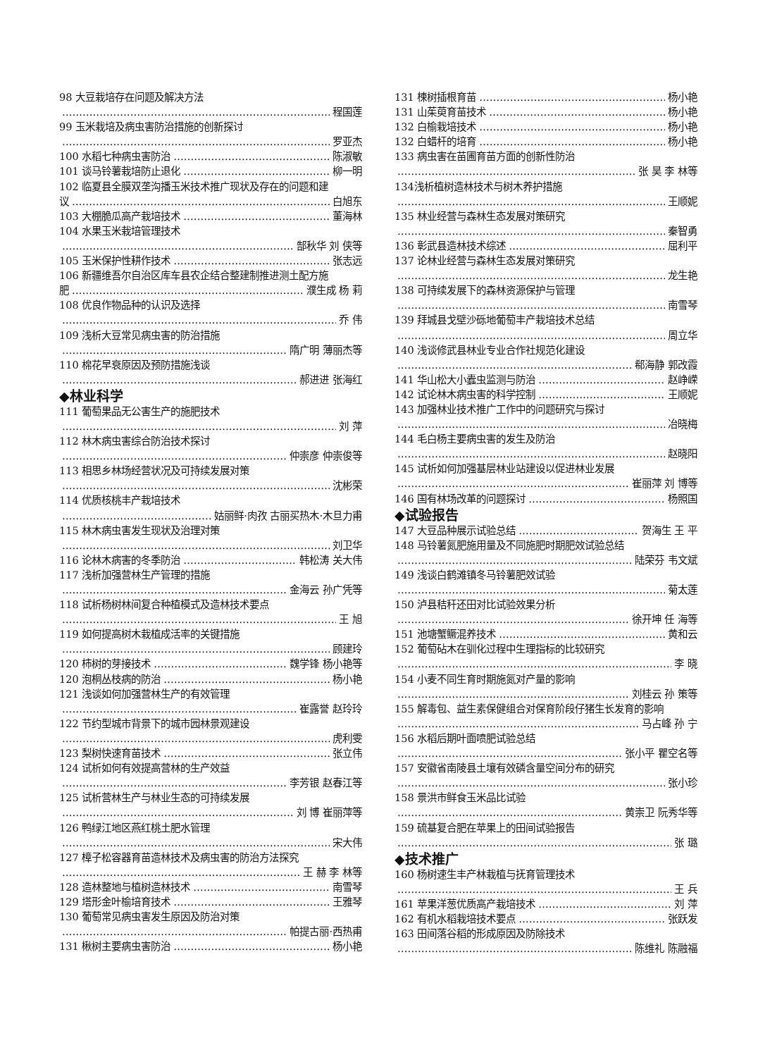98 大豆栽培存在问题及解决方法
程国莲
99 玉米栽培及病虫害防治措施的创新探讨
罗亚杰
100 水稻七种病虫害防治 陈淑敏
101 谈马铃薯栽培防止退化 柳一明
102 临夏县全膜双垄沟播玉米技术推广现状及存在的问题和建
议 白旭东
103 大棚脆瓜高产栽培技术 董海林
104 水果玉米栽培管理技术
郜秋华 刘 侠等
105 玉米保护性耕作技术 张志远
106 新疆维吾尔自治区库车县农企结合整建制推进测土配方施
肥 濮生成 杨 莉
108 优良作物品种的认识及选择
乔 伟
109 浅析大豆常见病虫害的防治措施
隋广明 薄丽杰等
110 棉花早衰原因及预防措施浅谈
郝进进 张海红
◆林业科学
111 葡萄果品无公害生产的施肥技术
刘 萍
112 林木病虫害综合防治技术探讨
仲崇彦 仲崇俊等
113 相思乡林场经营状况及可持续发展对策
沈彬荣
114 优质核桃丰产栽培技术
姑丽鲜·肉孜 古丽买热木·木旦力甫
115 林木病虫害发生现状及治理对策
刘卫华
116 论林木病害的冬季防治 韩松涛 关大伟
117 浅析加强营林生产管理的措施
金海云 孙广凭等
118 试析杨树林间复合种植模式及造林技术要点
王 旭
119 如何提高树木栽植成活率的关键措施
顾建玲
120 柿树的芽接技术 魏学锋 杨小艳等
120 泡桐丛枝病的防治 杨小艳
121 浅谈如何加强营林生产的有效管理
崔露誉 赵玲玲
122 节约型城市背景下的城市园林景观建设
虎利雯
123 梨树快速育苗技术 张立伟
124 试析如何有效提高营林的生产效益
李芳银 赵春江等
125 试析营林生产与林业生态的可持续发展
刘 博 崔丽萍等
126 鸭绿江地区燕红桃土肥水管理
宋大伟
127 樟子松容器育苗造林技术及病虫害的防治方法探究
王 赫 李 林等
128 造林整地与植树造林技术 南雪琴
129 塔形金叶榆培育技术 王雅琴
130 葡萄常见病虫害发生原因及防治对策
帕提古丽·西热甫
131 楸树主要病虫害防治 杨小艳
131 楝树插根育苗 杨小艳
131 山茱萸育苗技术 杨小艳
132 白榆栽培技术 杨小艳
132 白蜡杆的培育 杨小艳
133 病虫害在苗圃育苗方面的创新性防治
张 昊 李 林等
134浅析植树造林技术与树木养护措施
王顺妮
135 林业经营与森林生态发展对策研究
秦智勇
136 彰武县造林技术综述 屈利平
137 论林业经营与森林生态发展对策研究
龙生艳
138 可持续发展下的森林资源保护与管理
南雪琴
139 拜城县戈壁沙砾地葡萄丰产栽培技术总结
周立华
140 浅谈修武县林业专业合作社规范化建设
郗海静 郭改霞
141 华山松大小蠹虫监测与防治 赵峥嵘
142 试论林木病虫害的科学控制 王顺妮
143 加强林业技术推广工作中的问题研究与探讨
冶晓梅
144 毛白杨主要病虫害的发生及防治
赵晓阳
145 试析如何加强基层林业站建设以促进林业发展
崔丽萍 刘 博等
146 国有林场改革的问题探讨 杨照国
◆试验报告
147 大豆品种展示试验总结 贺海生 王 平
148 马铃薯氮肥施用量及不同施肥时期肥效试验总结
陆荣芬 韦文斌
149 浅谈白鹤滩镇冬马铃薯肥效试验
菊太莲
150 泸县秸秆还田对比试验效果分析
徐开坤 任 海等
151 池塘蟹鳜混养技术 黄和云
152 葡萄砧木在驯化过程中生理指标的比较研究
李 晓
154 小麦不同生育时期施氮对产量的影响
刘桂云 孙 策等
155 解毒包、益生素保健组合对保育阶段仔猪生长发育的影响
马占峰 孙 宁
156 水稻后期叶面喷肥试验总结
张小平 瞿空名等
157 安徽省南陵县土壤有效磷含量空间分布的研究
张小珍
158 景洪市鲜食玉米品比试验
黄崇卫 阮秀华等
159 硫基复合肥在苹果上的田间试验报告
张 璐
◆技术推广
160 杨树速生丰产林栽植与抚育管理技术
王 兵
161 苹果洋葱优质高产栽培技术 刘 萍
162 有机水稻栽培技术要点 张跃发
163 田间落谷稻的形成原因及防除技术
陈维礼 陈融福